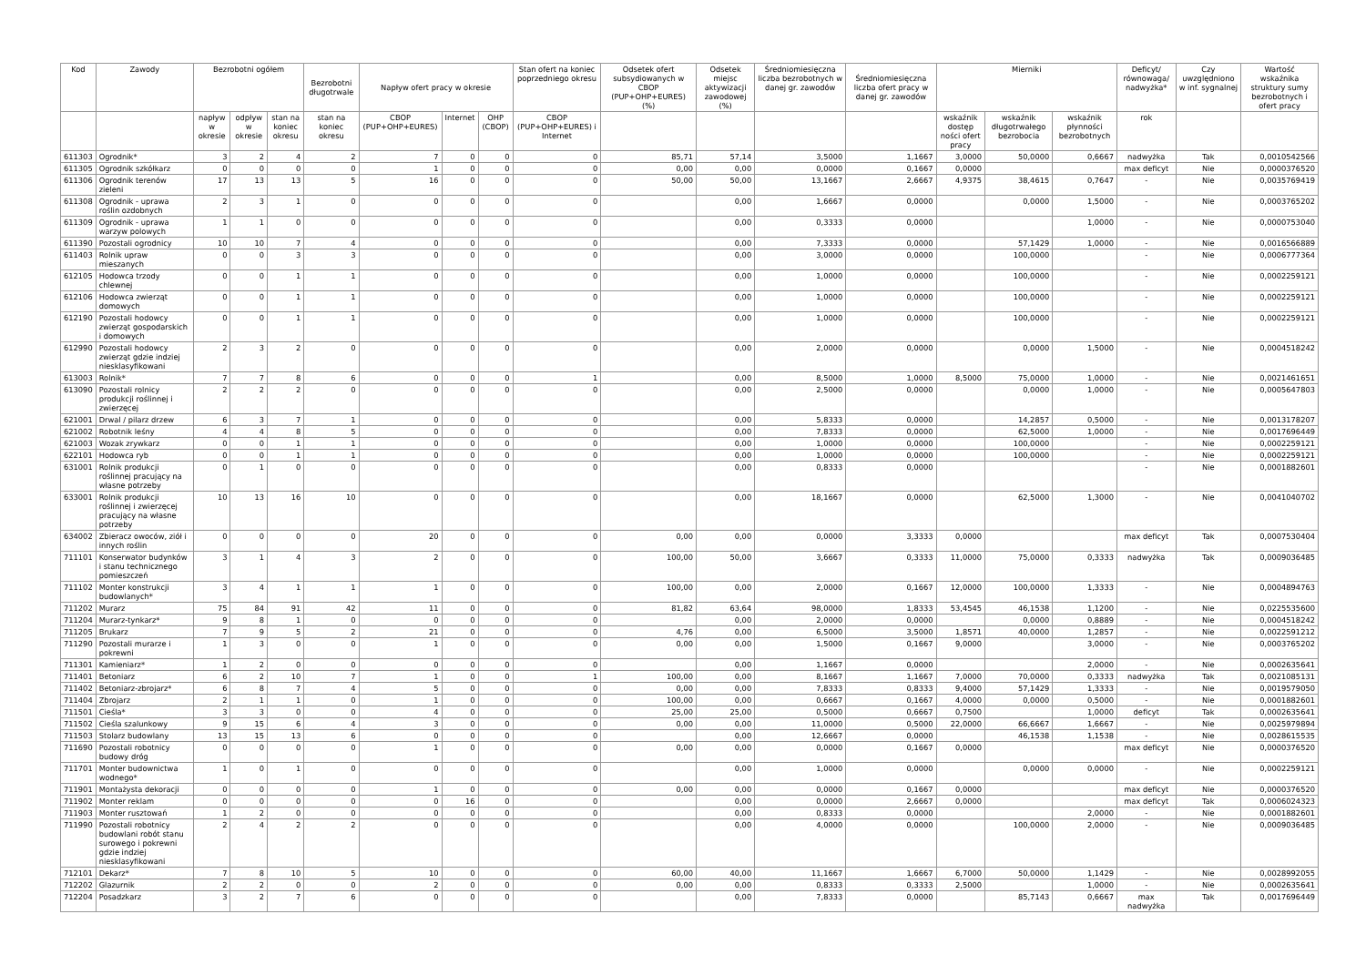| Kod | Zawody | Bezrobotni ogółem | | | Bezrobotni długotrwale | Napływ ofert pracy w okresie | | | Stan ofert na koniec poprzedniego okresu | Odsetek ofert subsydiowanych w CBOP (PUP+OHP+EURES) (%) | Odsetek miejsc aktywizacji zawodowej (%) | Średniomiesięczna liczba bezrobotnych w danej gr. zawodów | Średniomiesięczna liczba ofert pracy w danej gr. zawodów | Mierniki | | | Deficyt/ równowaga/ nadwyżka* | Czy uwzględniono w inf. sygnalnej | Wartość wskaźnika struktury sumy bezrobotnych i ofert pracy |
| --- | --- | --- | --- | --- | --- | --- | --- | --- | --- | --- | --- | --- | --- | --- | --- | --- | --- | --- | --- |
| | | napływ w okresie | odpływ w okresie | stan na koniec okresu | stan na koniec okresu | CBOP (PUP+OHP+EURES) | Internet | OHP (CBOP) | CBOP (PUP+OHP+EURES) i Internet | | | | | wskaźnik dostęp ności ofert pracy | wskaźnik długotrwałego bezrobocia | wskaźnik płynności bezrobotnych | rok | | |
| 611303 | Ogrodnik* | 3 | 2 | 4 | 2 | 7 | 0 | 0 | 0 | 85,71 | 57,14 | 3,5000 | 1,1667 | 3,0000 | 50,0000 | 0,6667 | nadwyżka | Tak | 0,0010542566 |
| 611305 | Ogrodnik szkółkarz | 0 | 0 | 0 | 0 | 1 | 0 | 0 | 0 | 0,00 | 0,00 | 0,0000 | 0,1667 | 0,0000 | | | max deficyt | Nie | 0,0000376520 |
| 611306 | Ogrodnik terenów zieleni | 17 | 13 | 13 | 5 | 16 | 0 | 0 | 0 | 50,00 | 50,00 | 13,1667 | 2,6667 | 4,9375 | 38,4615 | 0,7647 | - | Nie | 0,0035769419 |
| 611308 | Ogrodnik - uprawa roślin ozdobnych | 2 | 3 | 1 | 0 | 0 | 0 | 0 | 0 | | 0,00 | 1,6667 | 0,0000 | | 0,0000 | 1,5000 | - | Nie | 0,0003765202 |
| 611309 | Ogrodnik - uprawa warzyw polowych | 1 | 1 | 0 | 0 | 0 | 0 | 0 | 0 | | 0,00 | 0,3333 | 0,0000 | | | 1,0000 | - | Nie | 0,0000753040 |
| 611390 | Pozostali ogrodnicy | 10 | 10 | 7 | 4 | 0 | 0 | 0 | 0 | | 0,00 | 7,3333 | 0,0000 | | 57,1429 | 1,0000 | - | Nie | 0,0016566889 |
| 611403 | Rolnik upraw mieszanych | 0 | 0 | 3 | 3 | 0 | 0 | 0 | 0 | | 0,00 | 3,0000 | 0,0000 | | 100,0000 | | - | Nie | 0,0006777364 |
| 612105 | Hodowca trzody chlewnej | 0 | 0 | 1 | 1 | 0 | 0 | 0 | 0 | | 0,00 | 1,0000 | 0,0000 | | 100,0000 | | - | Nie | 0,0002259121 |
| 612106 | Hodowca zwierząt domowych | 0 | 0 | 1 | 1 | 0 | 0 | 0 | 0 | | 0,00 | 1,0000 | 0,0000 | | 100,0000 | | - | Nie | 0,0002259121 |
| 612190 | Pozostali hodowcy zwierząt gospodarskich i domowych | 0 | 0 | 1 | 1 | 0 | 0 | 0 | 0 | | 0,00 | 1,0000 | 0,0000 | | 100,0000 | | - | Nie | 0,0002259121 |
| 612990 | Pozostali hodowcy zwierząt gdzie indziej niesklasyfikowani | 2 | 3 | 2 | 0 | 0 | 0 | 0 | 0 | | 0,00 | 2,0000 | 0,0000 | | 0,0000 | 1,5000 | - | Nie | 0,0004518242 |
| 613003 | Rolnik* | 7 | 7 | 8 | 6 | 0 | 0 | 0 | 1 | | 0,00 | 8,5000 | 1,0000 | 8,5000 | 75,0000 | 1,0000 | - | Nie | 0,0021461651 |
| 613090 | Pozostali rolnicy produkcji roślinnej i zwierzęcej | 2 | 2 | 2 | 0 | 0 | 0 | 0 | 0 | | 0,00 | 2,5000 | 0,0000 | | 0,0000 | 1,0000 | - | Nie | 0,0005647803 |
| 621001 | Drwal / pilarz drzew | 6 | 3 | 7 | 1 | 0 | 0 | 0 | 0 | | 0,00 | 5,8333 | 0,0000 | | 14,2857 | 0,5000 | - | Nie | 0,0013178207 |
| 621002 | Robotnik leśny | 4 | 4 | 8 | 5 | 0 | 0 | 0 | 0 | | 0,00 | 7,8333 | 0,0000 | | 62,5000 | 1,0000 | - | Nie | 0,0017696449 |
| 621003 | Wozak zrywkarz | 0 | 0 | 1 | 1 | 0 | 0 | 0 | 0 | | 0,00 | 1,0000 | 0,0000 | | 100,0000 | | - | Nie | 0,0002259121 |
| 622101 | Hodowca ryb | 0 | 0 | 1 | 1 | 0 | 0 | 0 | 0 | | 0,00 | 1,0000 | 0,0000 | | 100,0000 | | - | Nie | 0,0002259121 |
| 631001 | Rolnik produkcji roślinnej pracujący na własne potrzeby | 0 | 1 | 0 | 0 | 0 | 0 | 0 | 0 | | 0,00 | 0,8333 | 0,0000 | | | | - | Nie | 0,0001882601 |
| 633001 | Rolnik produkcji roślinnej i zwierzęcej pracujący na własne potrzeby | 10 | 13 | 16 | 10 | 0 | 0 | 0 | 0 | | 0,00 | 18,1667 | 0,0000 | | 62,5000 | 1,3000 | - | Nie | 0,0041040702 |
| 634002 | Zbieracz owoców, ziół i innych roślin | 0 | 0 | 0 | 0 | 20 | 0 | 0 | 0 | 0,00 | 0,00 | 0,0000 | 3,3333 | 0,0000 | | | max deficyt | Tak | 0,0007530404 |
| 711101 | Konserwator budynków i stanu technicznego pomieszczeń | 3 | 1 | 4 | 3 | 2 | 0 | 0 | 0 | 100,00 | 50,00 | 3,6667 | 0,3333 | 11,0000 | 75,0000 | 0,3333 | nadwyżka | Tak | 0,0009036485 |
| 711102 | Monter konstrukcji budowlanych* | 3 | 4 | 1 | 1 | 1 | 0 | 0 | 0 | 100,00 | 0,00 | 2,0000 | 0,1667 | 12,0000 | 100,0000 | 1,3333 | - | Nie | 0,0004894763 |
| 711202 | Murarz | 75 | 84 | 91 | 42 | 11 | 0 | 0 | 0 | 81,82 | 63,64 | 98,0000 | 1,8333 | 53,4545 | 46,1538 | 1,1200 | - | Nie | 0,0225535600 |
| 711204 | Murarz-tynkarz* | 9 | 8 | 1 | 0 | 0 | 0 | 0 | 0 | | 0,00 | 2,0000 | 0,0000 | | 0,0000 | 0,8889 | - | Nie | 0,0004518242 |
| 711205 | Brukarz | 7 | 9 | 5 | 2 | 21 | 0 | 0 | 0 | 4,76 | 0,00 | 6,5000 | 3,5000 | 1,8571 | 40,0000 | 1,2857 | - | Nie | 0,0022591212 |
| 711290 | Pozostali murarze i pokrewni | 1 | 3 | 0 | 0 | 1 | 0 | 0 | 0 | 0,00 | 0,00 | 1,5000 | 0,1667 | 9,0000 | | 3,0000 | - | Nie | 0,0003765202 |
| 711301 | Kamieniarz* | 1 | 2 | 0 | 0 | 0 | 0 | 0 | 0 | | 0,00 | 1,1667 | 0,0000 | | | 2,0000 | - | Nie | 0,0002635641 |
| 711401 | Betoniarz | 6 | 2 | 10 | 7 | 1 | 0 | 0 | 1 | 100,00 | 0,00 | 8,1667 | 1,1667 | 7,0000 | 70,0000 | 0,3333 | nadwyżka | Tak | 0,0021085131 |
| 711402 | Betoniarz-zbrojarz* | 6 | 8 | 7 | 4 | 5 | 0 | 0 | 0 | 0,00 | 0,00 | 7,8333 | 0,8333 | 9,4000 | 57,1429 | 1,3333 | - | Nie | 0,0019579050 |
| 711404 | Zbrojarz | 2 | 1 | 1 | 0 | 1 | 0 | 0 | 0 | 100,00 | 0,00 | 0,6667 | 0,1667 | 4,0000 | 0,0000 | 0,5000 | - | Nie | 0,0001882601 |
| 711501 | Cieśla* | 3 | 3 | 0 | 0 | 4 | 0 | 0 | 0 | 25,00 | 25,00 | 0,5000 | 0,6667 | 0,7500 | | 1,0000 | deficyt | Tak | 0,0002635641 |
| 711502 | Cieśla szalunkowy | 9 | 15 | 6 | 4 | 3 | 0 | 0 | 0 | 0,00 | 0,00 | 11,0000 | 0,5000 | 22,0000 | 66,6667 | 1,6667 | - | Nie | 0,0025979894 |
| 711503 | Stolarz budowlany | 13 | 15 | 13 | 6 | 0 | 0 | 0 | 0 | | 0,00 | 12,6667 | 0,0000 | | 46,1538 | 1,1538 | - | Nie | 0,0028615535 |
| 711690 | Pozostali robotnicy budowy dróg | 0 | 0 | 0 | 0 | 1 | 0 | 0 | 0 | 0,00 | 0,00 | 0,0000 | 0,1667 | 0,0000 | | | max deficyt | Nie | 0,0000376520 |
| 711701 | Monter budownictwa wodnego* | 1 | 0 | 1 | 0 | 0 | 0 | 0 | 0 | | 0,00 | 1,0000 | 0,0000 | | 0,0000 | 0,0000 | - | Nie | 0,0002259121 |
| 711901 | Montażysta dekoracji | 0 | 0 | 0 | 0 | 1 | 0 | 0 | 0 | 0,00 | 0,00 | 0,0000 | 0,1667 | 0,0000 | | | max deficyt | Nie | 0,0000376520 |
| 711902 | Monter reklam | 0 | 0 | 0 | 0 | 0 | 16 | 0 | 0 | | 0,00 | 0,0000 | 2,6667 | 0,0000 | | | max deficyt | Tak | 0,0006024323 |
| 711903 | Monter rusztowań | 1 | 2 | 0 | 0 | 0 | 0 | 0 | 0 | | 0,00 | 0,8333 | 0,0000 | | | 2,0000 | - | Nie | 0,0001882601 |
| 711990 | Pozostali robotnicy budowlani robót stanu surowego i pokrewni gdzie indziej niesklasyfikowani | 2 | 4 | 2 | 2 | 0 | 0 | 0 | 0 | | 0,00 | 4,0000 | 0,0000 | | 100,0000 | 2,0000 | - | Nie | 0,0009036485 |
| 712101 | Dekarz* | 7 | 8 | 10 | 5 | 10 | 0 | 0 | 0 | 60,00 | 40,00 | 11,1667 | 1,6667 | 6,7000 | 50,0000 | 1,1429 | - | Nie | 0,0028992055 |
| 712202 | Glazurnik | 2 | 2 | 0 | 0 | 2 | 0 | 0 | 0 | 0,00 | 0,00 | 0,8333 | 0,3333 | 2,5000 | | 1,0000 | - | Nie | 0,0002635641 |
| 712204 | Posadzkarz | 3 | 2 | 7 | 6 | 0 | 0 | 0 | 0 | | 0,00 | 7,8333 | 0,0000 | | 85,7143 | 0,6667 | max nadwyżka | Tak | 0,0017696449 |